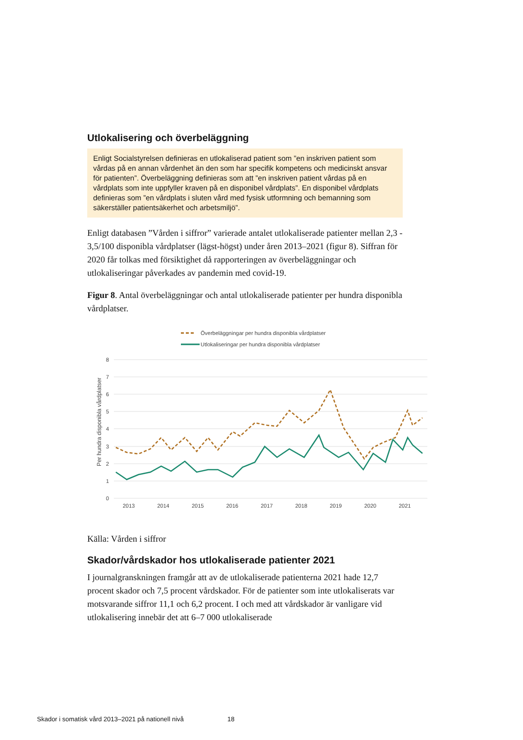Utlokalisering och överbeläggning
Enligt Socialstyrelsen definieras en utlokaliserad patient som ”en inskriven patient som vårdas på en annan vårdenhet än den som har specifik kompetens och medicinskt ansvar för patienten”. Överbeläggning definieras som att ”en inskriven patient vårdas på en vårdplats som inte uppfyller kraven på en disponibel vårdplats”. En disponibel vårdplats definieras som ”en vårdplats i sluten vård med fysisk utformning och bemanning som säkerställer patientsäkerhet och arbetsmiljö”.
Enligt databasen ”Vården i siffror” varierade antalet utlokaliserade patienter mellan 2,3 - 3,5/100 disponibla vårdplatser (lägst-högst) under åren 2013–2021 (figur 8). Siffran för 2020 får tolkas med försiktighet då rapporteringen av överbeläggningar och utlokaliseringar påverkades av pandemin med covid-19.
Figur 8. Antal överbeläggningar och antal utlokaliserade patienter per hundra disponibla vårdplatser.
Överbeläggningar per hundra disponibla vårdplatser
Utlokaliseringar per hundra disponibla vårdplatser
8
7
6
5
4
3
2
1
0
Per hundra disponibla vårdplatser
2013
2014
2015
2016
2017
2018
2019
2020
2021
Källa: Vården i siffror
Skador/vårdskador hos utlokaliserade patienter 2021
I journalgranskningen framgår att av de utlokaliserade patienterna 2021 hade 12,7 procent skador och 7,5 procent vårdskador. För de patienter som inte utlokaliserats var motsvarande siffror 11,1 och 6,2 procent. I och med att vårdskador är vanligare vid utlokalisering innebär det att 6–7 000 utlokaliserade
Skador i somatisk vård 2013–2021 på nationell nivå 18